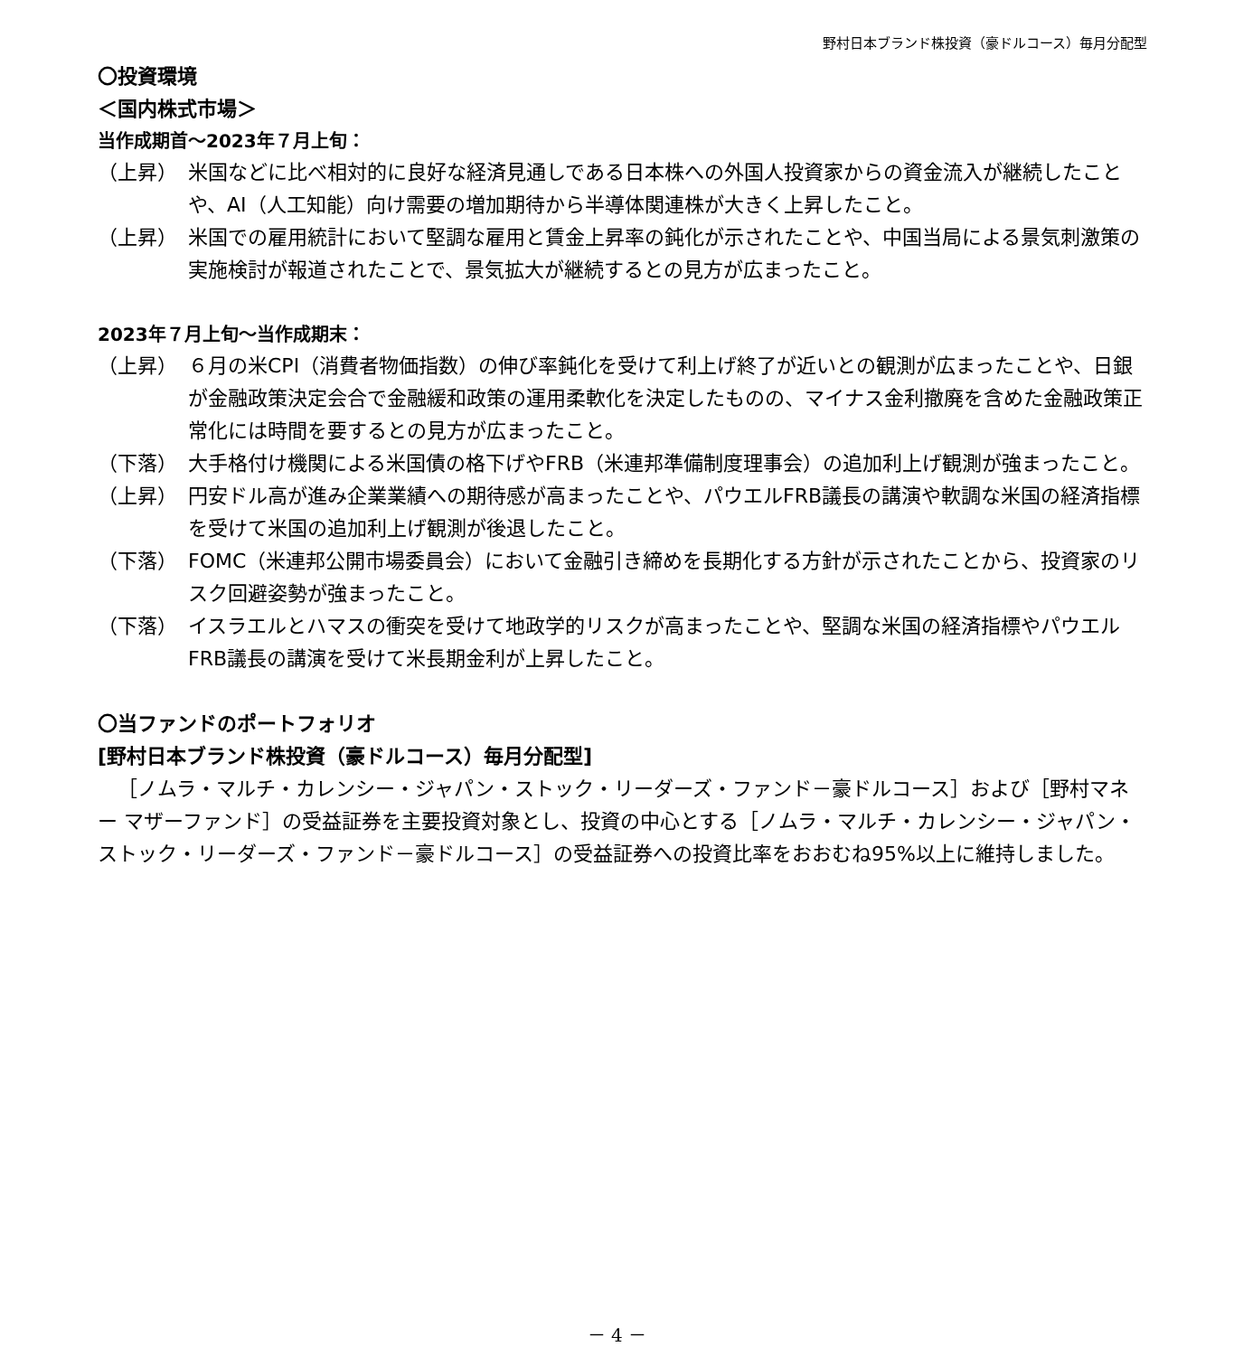野村日本ブランド株投資（豪ドルコース）毎月分配型
〇投資環境
＜国内株式市場＞
当作成期首～2023年７月上旬：
（上昇） 米国などに比べ相対的に良好な経済見通しである日本株への外国人投資家からの資金流入が継続したことや、AI（人工知能）向け需要の増加期待から半導体関連株が大きく上昇したこと。
（上昇） 米国での雇用統計において堅調な雇用と賃金上昇率の鈍化が示されたことや、中国当局による景気刺激策の実施検討が報道されたことで、景気拡大が継続するとの見方が広まったこと。
2023年７月上旬～当作成期末：
（上昇） ６月の米CPI（消費者物価指数）の伸び率鈍化を受けて利上げ終了が近いとの観測が広まったことや、日銀が金融政策決定会合で金融緩和政策の運用柔軟化を決定したものの、マイナス金利撤廃を含めた金融政策正常化には時間を要するとの見方が広まったこと。
（下落） 大手格付け機関による米国債の格下げやFRB（米連邦準備制度理事会）の追加利上げ観測が強まったこと。
（上昇） 円安ドル高が進み企業業績への期待感が高まったことや、パウエルFRB議長の講演や軟調な米国の経済指標を受けて米国の追加利上げ観測が後退したこと。
（下落） FOMC（米連邦公開市場委員会）において金融引き締めを長期化する方針が示されたことから、投資家のリスク回避姿勢が強まったこと。
（下落） イスラエルとハマスの衝突を受けて地政学的リスクが高まったことや、堅調な米国の経済指標やパウエルFRB議長の講演を受けて米長期金利が上昇したこと。
〇当ファンドのポートフォリオ
[野村日本ブランド株投資（豪ドルコース）毎月分配型]
［ノムラ・マルチ・カレンシー・ジャパン・ストック・リーダーズ・ファンド－豪ドルコース］および［野村マネー マザーファンド］の受益証券を主要投資対象とし、投資の中心とする［ノムラ・マルチ・カレンシー・ジャパン・ストック・リーダーズ・ファンド－豪ドルコース］の受益証券への投資比率をおおむね95%以上に維持しました。
－ 4 －